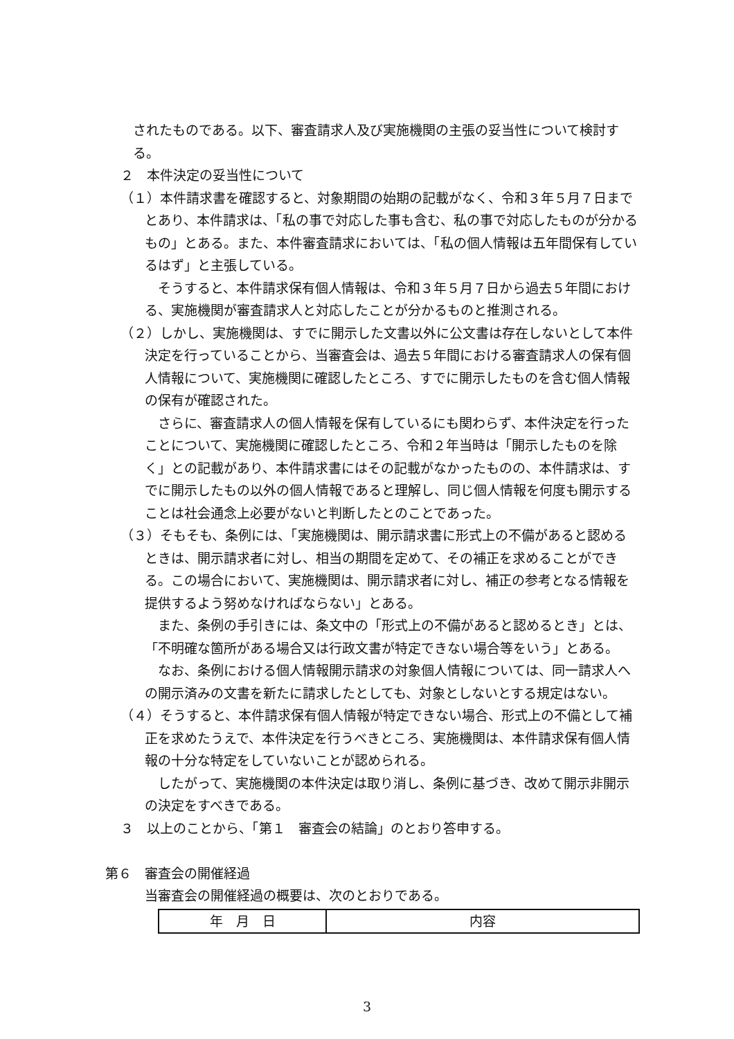されたものである。以下、審査請求人及び実施機関の主張の妥当性について検討する。
２　本件決定の妥当性について
（１）本件請求書を確認すると、対象期間の始期の記載がなく、令和３年５月７日までとあり、本件請求は、「私の事で対応した事も含む、私の事で対応したものが分かるもの」とある。また、本件審査請求においては、「私の個人情報は五年間保有しているはず」と主張している。
そうすると、本件請求保有個人情報は、令和３年５月７日から過去５年間における、実施機関が審査請求人と対応したことが分かるものと推測される。
（２）しかし、実施機関は、すでに開示した文書以外に公文書は存在しないとして本件決定を行っていることから、当審査会は、過去５年間における審査請求人の保有個人情報について、実施機関に確認したところ、すでに開示したものを含む個人情報の保有が確認された。
さらに、審査請求人の個人情報を保有しているにも関わらず、本件決定を行ったことについて、実施機関に確認したところ、令和２年当時は「開示したものを除く」との記載があり、本件請求書にはその記載がなかったものの、本件請求は、すでに開示したもの以外の個人情報であると理解し、同じ個人情報を何度も開示することは社会通念上必要がないと判断したとのことであった。
（３）そもそも、条例には、「実施機関は、開示請求書に形式上の不備があると認めるときは、開示請求者に対し、相当の期間を定めて、その補正を求めることができる。この場合において、実施機関は、開示請求者に対し、補正の参考となる情報を提供するよう努めなければならない」とある。
また、条例の手引きには、条文中の「形式上の不備があると認めるとき」とは、「不明確な箇所がある場合又は行政文書が特定できない場合等をいう」とある。
なお、条例における個人情報開示請求の対象個人情報については、同一請求人への開示済みの文書を新たに請求したとしても、対象としないとする規定はない。
（４）そうすると、本件請求保有個人情報が特定できない場合、形式上の不備として補正を求めたうえで、本件決定を行うべきところ、実施機関は、本件請求保有個人情報の十分な特定をしていないことが認められる。
したがって、実施機関の本件決定は取り消し、条例に基づき、改めて開示非開示の決定をすべきである。
３　以上のことから、「第１　審査会の結論」のとおり答申する。
第６　審査会の開催経過
当審査会の開催経過の概要は、次のとおりである。
| 年 月 日 | 内容 |
3